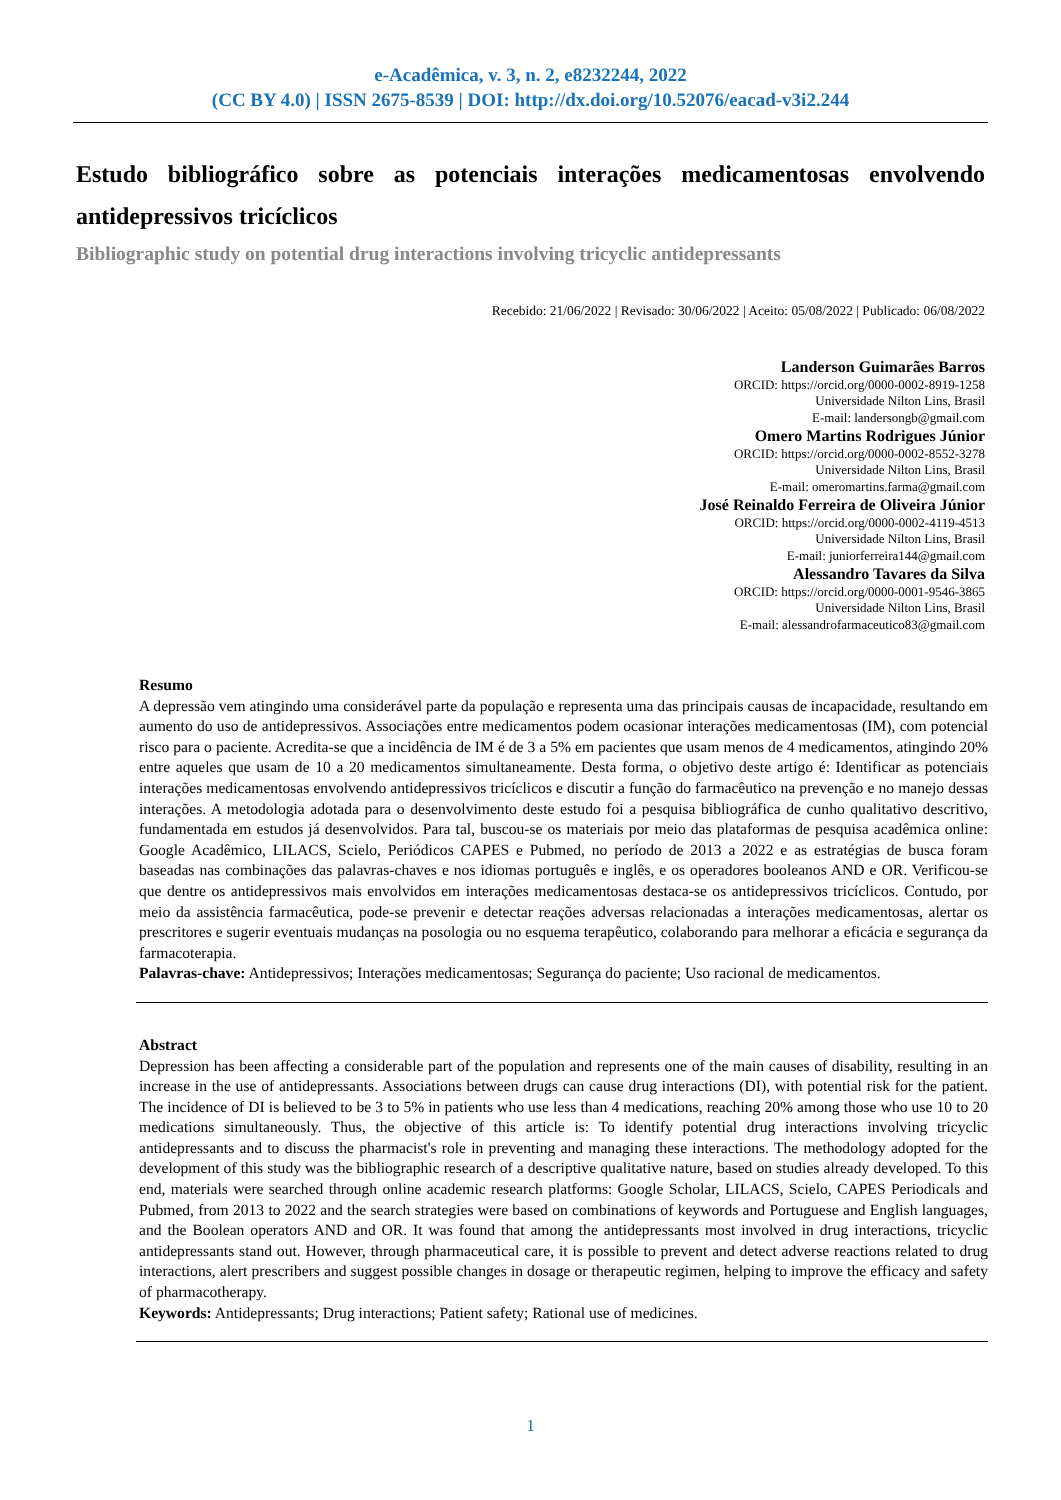e-Acadêmica, v. 3, n. 2, e8232244, 2022
(CC BY 4.0) | ISSN 2675-8539 | DOI: http://dx.doi.org/10.52076/eacad-v3i2.244
Estudo bibliográfico sobre as potenciais interações medicamentosas envolvendo antidepressivos tricíclicos
Bibliographic study on potential drug interactions involving tricyclic antidepressants
Recebido: 21/06/2022 | Revisado: 30/06/2022 | Aceito: 05/08/2022 | Publicado: 06/08/2022
Landerson Guimarães Barros
ORCID: https://orcid.org/0000-0002-8919-1258
Universidade Nilton Lins, Brasil
E-mail: landersongb@gmail.com
Omero Martins Rodrigues Júnior
ORCID: https://orcid.org/0000-0002-8552-3278
Universidade Nilton Lins, Brasil
E-mail: omeromartins.farma@gmail.com
José Reinaldo Ferreira de Oliveira Júnior
ORCID: https://orcid.org/0000-0002-4119-4513
Universidade Nilton Lins, Brasil
E-mail: juniorferreira144@gmail.com
Alessandro Tavares da Silva
ORCID: https://orcid.org/0000-0001-9546-3865
Universidade Nilton Lins, Brasil
E-mail: alessandrofarmaceutico83@gmail.com
Resumo
A depressão vem atingindo uma considerável parte da população e representa uma das principais causas de incapacidade, resultando em aumento do uso de antidepressivos. Associações entre medicamentos podem ocasionar interações medicamentosas (IM), com potencial risco para o paciente. Acredita-se que a incidência de IM é de 3 a 5% em pacientes que usam menos de 4 medicamentos, atingindo 20% entre aqueles que usam de 10 a 20 medicamentos simultaneamente. Desta forma, o objetivo deste artigo é: Identificar as potenciais interações medicamentosas envolvendo antidepressivos tricíclicos e discutir a função do farmacêutico na prevenção e no manejo dessas interações. A metodologia adotada para o desenvolvimento deste estudo foi a pesquisa bibliográfica de cunho qualitativo descritivo, fundamentada em estudos já desenvolvidos. Para tal, buscou-se os materiais por meio das plataformas de pesquisa acadêmica online: Google Acadêmico, LILACS, Scielo, Periódicos CAPES e Pubmed, no período de 2013 a 2022 e as estratégias de busca foram baseadas nas combinações das palavras-chaves e nos idiomas português e inglês, e os operadores booleanos AND e OR. Verificou-se que dentre os antidepressivos mais envolvidos em interações medicamentosas destaca-se os antidepressivos tricíclicos. Contudo, por meio da assistência farmacêutica, pode-se prevenir e detectar reações adversas relacionadas a interações medicamentosas, alertar os prescritores e sugerir eventuais mudanças na posologia ou no esquema terapêutico, colaborando para melhorar a eficácia e segurança da farmacoterapia.
Palavras-chave: Antidepressivos; Interações medicamentosas; Segurança do paciente; Uso racional de medicamentos.
Abstract
Depression has been affecting a considerable part of the population and represents one of the main causes of disability, resulting in an increase in the use of antidepressants. Associations between drugs can cause drug interactions (DI), with potential risk for the patient. The incidence of DI is believed to be 3 to 5% in patients who use less than 4 medications, reaching 20% among those who use 10 to 20 medications simultaneously. Thus, the objective of this article is: To identify potential drug interactions involving tricyclic antidepressants and to discuss the pharmacist's role in preventing and managing these interactions. The methodology adopted for the development of this study was the bibliographic research of a descriptive qualitative nature, based on studies already developed. To this end, materials were searched through online academic research platforms: Google Scholar, LILACS, Scielo, CAPES Periodicals and Pubmed, from 2013 to 2022 and the search strategies were based on combinations of keywords and Portuguese and English languages, and the Boolean operators AND and OR. It was found that among the antidepressants most involved in drug interactions, tricyclic antidepressants stand out. However, through pharmaceutical care, it is possible to prevent and detect adverse reactions related to drug interactions, alert prescribers and suggest possible changes in dosage or therapeutic regimen, helping to improve the efficacy and safety of pharmacotherapy.
Keywords: Antidepressants; Drug interactions; Patient safety; Rational use of medicines.
1